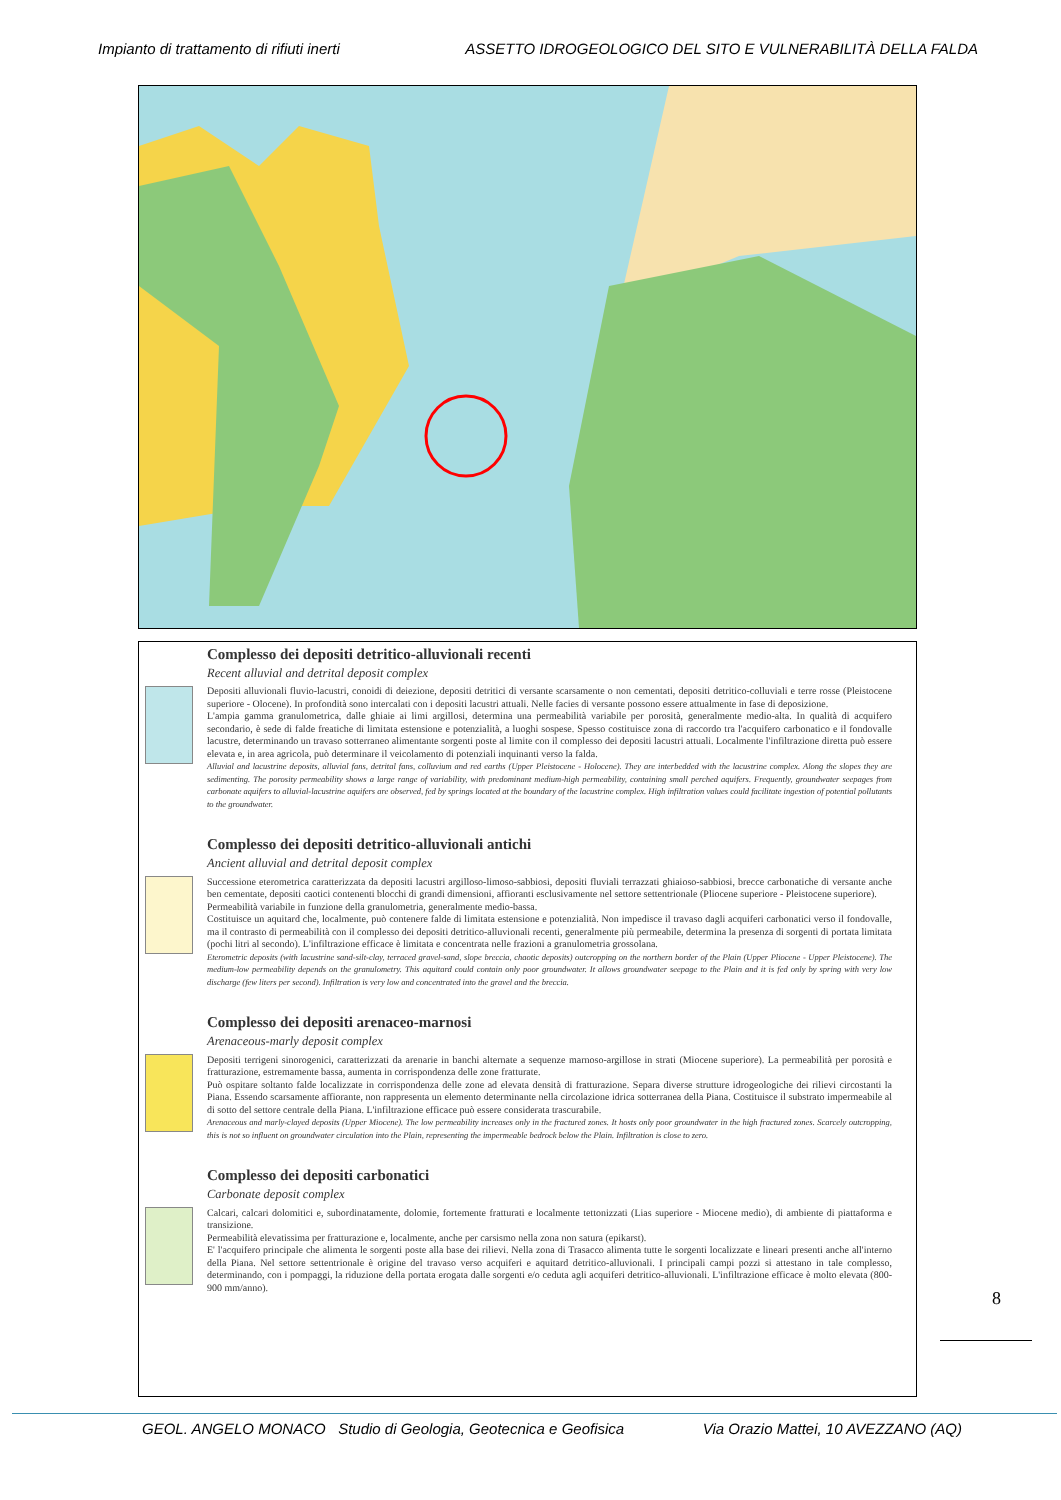Impianto di trattamento di rifiuti inerti ASSETTO IDROGEOLOGICO DEL SITO E VULNERABILITÀ DELLA FALDA
Complesso dei depositi detritico-alluvionali recenti
Recent alluvial and detrital deposit complex
Depositi alluvionali fluvio-lacustri, conoidi di deiezione, depositi detritici di versante scarsamente o non cementati, depositi detritico-colluviali e terre rosse (Pleistocene superiore - Olocene). In profondità sono intercalati con i depositi lacustri attuali. Nelle facies di versante possono essere attualmente in fase di deposizione.
L'ampia gamma granulometrica, dalle ghiaie ai limi argillosi, determina una permeabilità variabile per porosità, generalmente medio-alta. In qualità di acquifero secondario, è sede di falde freatiche di limitata estensione e potenzialità, a luoghi sospese. Spesso costituisce zona di raccordo tra l'acquifero carbonatico e il fondovalle lacustre, determinando un travaso sotterraneo alimentante sorgenti poste al limite con il complesso dei depositi lacustri attuali. Localmente l'infiltrazione diretta può essere elevata e, in area agricola, può determinare il veicolamento di potenziali inquinanti verso la falda.
Alluvial and lacustrine deposits, alluvial fans, detrital fans, colluvium and red earths (Upper Pleistocene - Holocene). They are interbedded with the lacustrine complex. Along the slopes they are sedimenting. The porosity permeability shows a large range of variability, with predominant medium-high permeability, containing small perched aquifers. Frequently, groundwater seepages from carbonate aquifers to alluvial-lacustrine aquifers are observed, fed by springs located at the boundary of the lacustrine complex. High infiltration values could facilitate ingestion of potential pollutants to the groundwater.
Complesso dei depositi detritico-alluvionali antichi
Ancient alluvial and detrital deposit complex
Successione eterometrica caratterizzata da depositi lacustri argilloso-limoso-sabbiosi, depositi fluviali terrazzati ghiaioso-sabbiosi, brecce carbonatiche di versante anche ben cementate, depositi caotici contenenti blocchi di grandi dimensioni, affioranti esclusivamente nel settore settentrionale (Pliocene superiore - Pleistocene superiore).
Permeabilità variabile in funzione della granulometria, generalmente medio-bassa.
Costituisce un aquitard che, localmente, può contenere falde di limitata estensione e potenzialità. Non impedisce il travaso dagli acquiferi carbonatici verso il fondovalle, ma il contrasto di permeabilità con il complesso dei depositi detritico-alluvionali recenti, generalmente più permeabile, determina la presenza di sorgenti di portata limitata (pochi litri al secondo). L'infiltrazione efficace è limitata e concentrata nelle frazioni a granulometria grossolana.
Eterometric deposits (with lacustrine sand-silt-clay, terraced gravel-sand, slope breccia, chaotic deposits) outcropping on the northern border of the Plain (Upper Pliocene - Upper Pleistocene). The medium-low permeability depends on the granulometry. This aquitard could contain only poor groundwater. It allows groundwater seepage to the Plain and it is fed only by spring with very low discharge (few liters per second). Infiltration is very low and concentrated into the gravel and the breccia.
Complesso dei depositi arenaceo-marnosi
Arenaceous-marly deposit complex
Depositi terrigeni sinorogenici, caratterizzati da arenarie in banchi alternate a sequenze marnoso-argillose in strati (Miocene superiore). La permeabilità per porosità e fratturazione, estremamente bassa, aumenta in corrispondenza delle zone fratturate.
Può ospitare soltanto falde localizzate in corrispondenza delle zone ad elevata densità di fratturazione. Separa diverse strutture idrogeologiche dei rilievi circostanti la Piana. Essendo scarsamente affiorante, non rappresenta un elemento determinante nella circolazione idrica sotterranea della Piana. Costituisce il substrato impermeabile al di sotto del settore centrale della Piana. L'infiltrazione efficace può essere considerata trascurabile.
Arenaceous and marly-clayed deposits (Upper Miocene). The low permeability increases only in the fractured zones. It hosts only poor groundwater in the high fractured zones. Scarcely outcropping, this is not so influent on groundwater circulation into the Plain, representing the impermeable bedrock below the Plain. Infiltration is close to zero.
Complesso dei depositi carbonatici
Carbonate deposit complex
Calcari, calcari dolomitici e, subordinatamente, dolomie, fortemente fratturati e localmente tettonizzati (Lias superiore - Miocene medio), di ambiente di piattaforma e transizione.
Permeabilità elevatissima per fratturazione e, localmente, anche per carsismo nella zona non satura (epikarst).
E' l'acquifero principale che alimenta le sorgenti poste alla base dei rilievi. Nella zona di Trasacco alimenta tutte le sorgenti localizzate e lineari presenti anche all'interno della Piana. Nel settore settentrionale è origine del travaso verso acquiferi e aquitard detritico-alluvionali. I principali campi pozzi si attestano in tale complesso, determinando, con i pompaggi, la riduzione della portata erogata dalle sorgenti e/o ceduta agli acquiferi detritico-alluvionali. L'infiltrazione efficace è molto elevata (800-900 mm/anno).
8
GEOL. ANGELO MONACO Studio di Geologia, Geotecnica e Geofisica Via Orazio Mattei, 10 AVEZZANO (AQ)